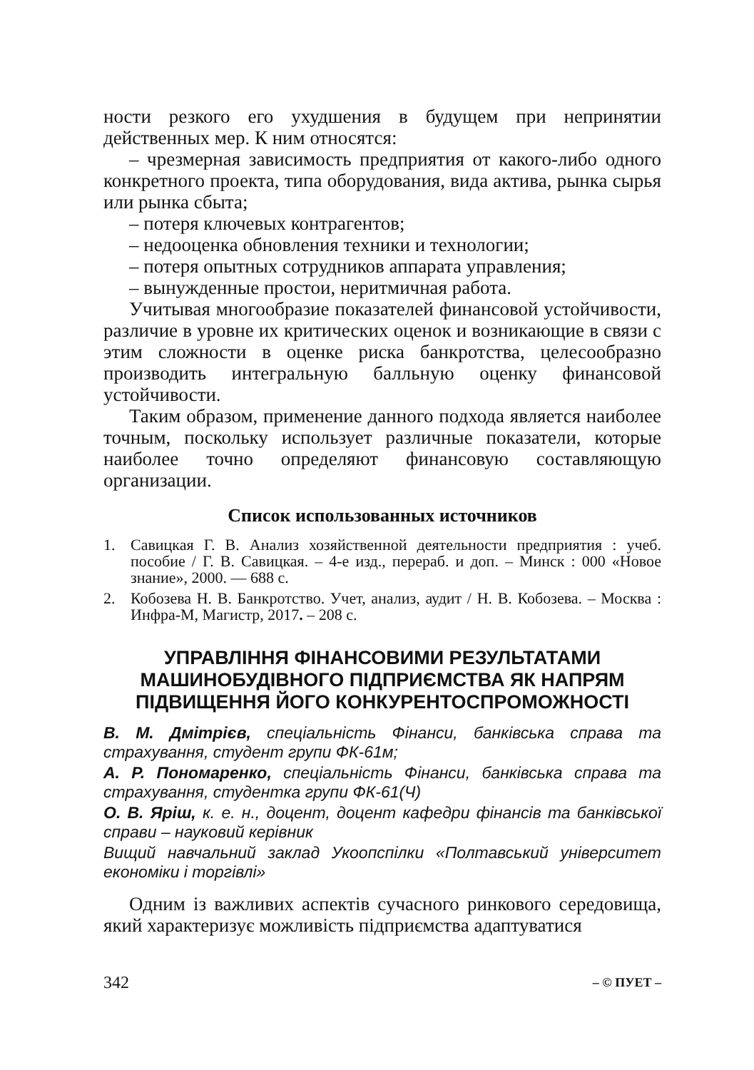ности резкого его ухудшения в будущем при непринятии действенных мер. К ним относятся:
– чрезмерная зависимость предприятия от какого-либо одного конкретного проекта, типа оборудования, вида актива, рынка сырья или рынка сбыта;
– потеря ключевых контрагентов;
– недооценка обновления техники и технологии;
– потеря опытных сотрудников аппарата управления;
– вынужденные простои, неритмичная работа.
Учитывая многообразие показателей финансовой устойчивости, различие в уровне их критических оценок и возникающие в связи с этим сложности в оценке риска банкротства, целесообразно производить интегральную балльную оценку финансовой устойчивости.
Таким образом, применение данного подхода является наиболее точным, поскольку использует различные показатели, которые наиболее точно определяют финансовую составляющую организации.
Список использованных источников
1. Савицкая Г. В. Анализ хозяйственной деятельности предприятия : учеб. пособие / Г. В. Савицкая. – 4-е изд., перераб. и доп. – Минск : 000 «Новое знание», 2000. — 688 с.
2. Кобозева Н. В. Банкротство. Учет, анализ, аудит / Н. В. Кобозева. – Москва : Инфра-М, Магистр, 2017. – 208 с.
УПРАВЛІННЯ ФІНАНСОВИМИ РЕЗУЛЬТАТАМИ МАШИНОБУДІВНОГО ПІДПРИЄМСТВА ЯК НАПРЯМ ПІДВИЩЕННЯ ЙОГО КОНКУРЕНТОСПРОМОЖНОСТІ
В. М. Дмітрієв, спеціальність Фінанси, банківська справа та страхування, студент групи ФК-61м;
А. Р. Пономаренко, спеціальність Фінанси, банківська справа та страхування, студентка групи ФК-61(Ч)
О. В. Яріш, к. е. н., доцент, доцент кафедри фінансів та банківської справи – науковий керівник
Вищий навчальний заклад Укоопспілки «Полтавський університет економіки і торгівлі»
Одним із важливих аспектів сучасного ринкового середовища, який характеризує можливість підприємства адаптуватися
342 – © ПУЕТ –